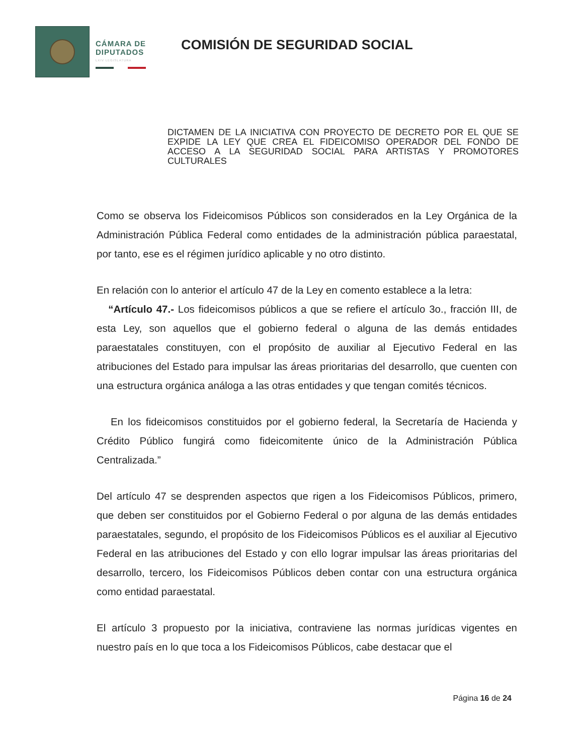CÁMARA DE
DIPUTADOS
LXIV LEGISLATURA
COMISIÓN DE SEGURIDAD SOCIAL
DICTAMEN DE LA INICIATIVA CON PROYECTO DE DECRETO POR EL QUE SE EXPIDE LA LEY QUE CREA EL FIDEICOMISO OPERADOR DEL FONDO DE ACCESO A LA SEGURIDAD SOCIAL PARA ARTISTAS Y PROMOTORES CULTURALES
Como se observa los Fideicomisos Públicos son considerados en la Ley Orgánica de la Administración Pública Federal como entidades de la administración pública paraestatal, por tanto, ese es el régimen jurídico aplicable y no otro distinto.
En relación con lo anterior el artículo 47 de la Ley en comento establece a la letra:
“Artículo 47.- Los fideicomisos públicos a que se refiere el artículo 3o., fracción III, de esta Ley, son aquellos que el gobierno federal o alguna de las demás entidades paraestatales constituyen, con el propósito de auxiliar al Ejecutivo Federal en las atribuciones del Estado para impulsar las áreas prioritarias del desarrollo, que cuenten con una estructura orgánica análoga a las otras entidades y que tengan comités técnicos.
En los fideicomisos constituidos por el gobierno federal, la Secretaría de Hacienda y Crédito Público fungirá como fideicomitente único de la Administración Pública Centralizada.”
Del artículo 47 se desprenden aspectos que rigen a los Fideicomisos Públicos, primero, que deben ser constituidos por el Gobierno Federal o por alguna de las demás entidades paraestatales, segundo, el propósito de los Fideicomisos Públicos es el auxiliar al Ejecutivo Federal en las atribuciones del Estado y con ello lograr impulsar las áreas prioritarias del desarrollo, tercero, los Fideicomisos Públicos deben contar con una estructura orgánica como entidad paraestatal.
El artículo 3 propuesto por la iniciativa, contraviene las normas jurídicas vigentes en nuestro país en lo que toca a los Fideicomisos Públicos, cabe destacar que el
Página 16 de 24